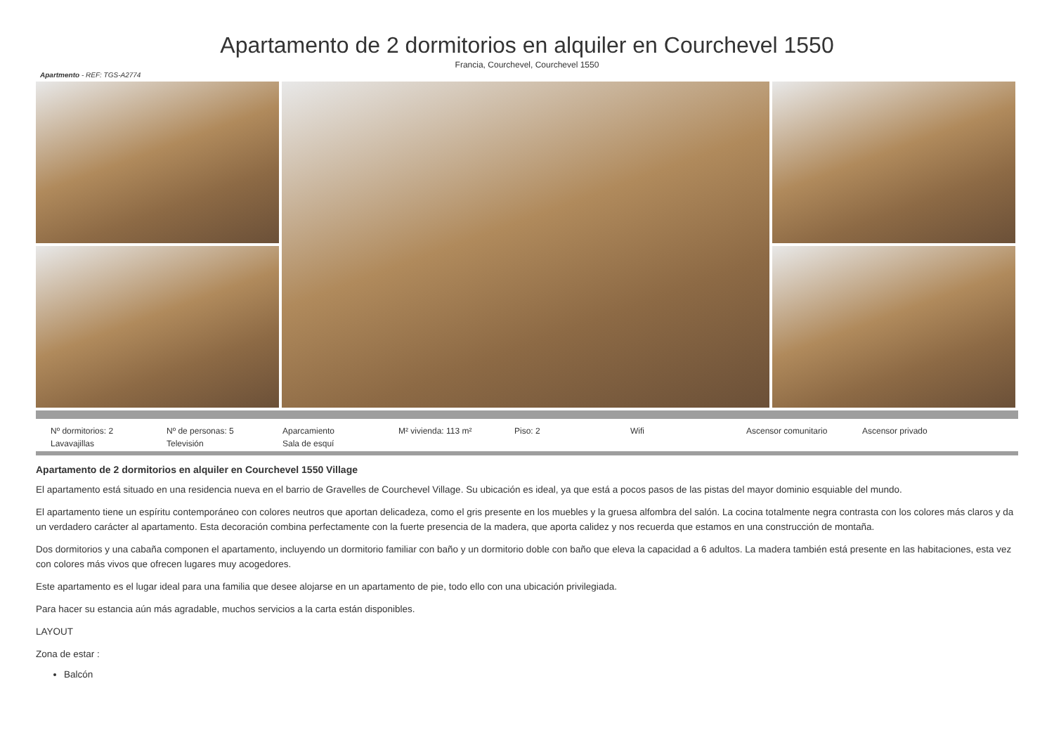Apartamento de 2 dormitorios en alquiler en Courchevel 1550
Francia, Courchevel, Courchevel 1550
Apartmento - REF: TGS-A2774
Nº dormitorios: 2
Nº de personas: 5
Aparcamiento
M² vivienda: 113 m²
Piso: 2
Wifi
Ascensor comunitario
Ascensor privado
Lavavajillas
Televisión
Sala de esquí
Apartamento de 2 dormitorios en alquiler en Courchevel 1550 Village
El apartamento está situado en una residencia nueva en el barrio de Gravelles de Courchevel Village. Su ubicación es ideal, ya que está a pocos pasos de las pistas del mayor dominio esquiable del mundo.
El apartamento tiene un espíritu contemporáneo con colores neutros que aportan delicadeza, como el gris presente en los muebles y la gruesa alfombra del salón. La cocina totalmente negra contrasta con los colores más claros y da un verdadero carácter al apartamento. Esta decoración combina perfectamente con la fuerte presencia de la madera, que aporta calidez y nos recuerda que estamos en una construcción de montaña.
Dos dormitorios y una cabaña componen el apartamento, incluyendo un dormitorio familiar con baño y un dormitorio doble con baño que eleva la capacidad a 6 adultos. La madera también está presente en las habitaciones, esta vez con colores más vivos que ofrecen lugares muy acogedores.
Este apartamento es el lugar ideal para una familia que desee alojarse en un apartamento de pie, todo ello con una ubicación privilegiada.
Para hacer su estancia aún más agradable, muchos servicios a la carta están disponibles.
LAYOUT
Zona de estar :
Balcón